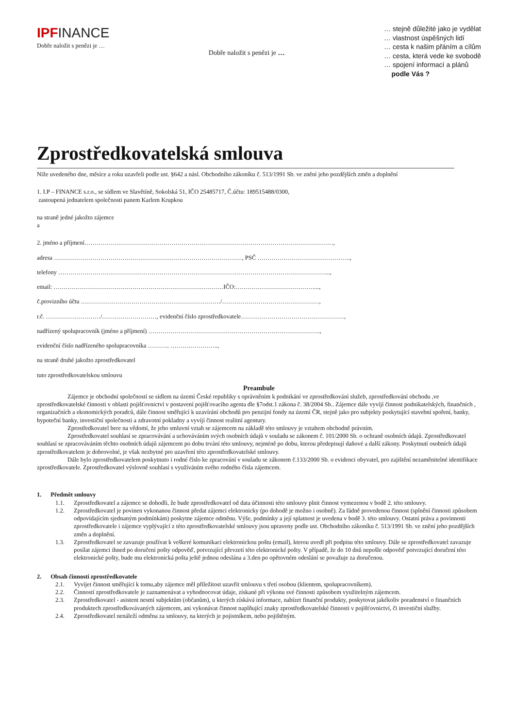IPFINANCE
Dobře naložit s penězi je …
Dobře naložit s penězi je …
… stejně důležité jako je vydělat
… vlastnost úspěšných lidí
… cesta k našim přáním a cílům
… cesta, která vede ke svobodě
… spojení informací a plánů
podle Vás ?
Zprostředkovatelská smlouva
Níže uvedeného dne, měsíce a roku uzavřeli podle ust. §642 a násl. Obchodního zákoníku č. 513/1991 Sb. ve znění jeho pozdějších změn a doplnění
1. I.P – FINANCE s.r.o., se sídlem ve Slavětíně, Sokolská 51, IČO 25485717, Č.účtu: 189515488/0300,
zastoupená jednatelem společnosti panem Karlem Krupkou
na straně jedné jakožto zájemce
a
2. jméno a příjmení……………………………………………………………………………………………………………,
adresa …………………………………………………………………………………, PSČ ……………………………………….,
telefony ……………………………………………………………………………………………………………………...,
email: …………………………………………………………………………IČO:…………………………………...,
č.provizního účtu ……………………………………………………………/…………………………………………,
r.č. ………………………/………………………, evidenční číslo zprostředkovatele……………………………………………,
nadřízený spolupracovník (jméno a příjmení) ………………………………………………………………………….,
evidenční číslo nadřízeného spolupracovníka ……….. ……….…………..,
na straně druhé jakožto zprostředkovatel
tuto zprostředkovatelskou smlouvu
Preambule
Zájemce je obchodní společností se sídlem na území České republiky s oprávněním k podnikání ve zprostředkování služeb, zprostředkování obchodu ,ve zprostředkovatelské činnosti v oblasti pojišťovnictví v postavení pojišťovacího agenta dle §7odst.1 zákona č. 38/2004 Sb.. Zájemce dále vyvíjí činnost podnikatelských, finančních , organizačních a ekonomických poradců, dále činnost směřující k uzavírání obchodů pro penzijní fondy na území ČR, stejně jako pro subjekty poskytující stavební spoření, banky, hypoteční banky, investiční společnosti a zdravotní pokladny a vyvíjí činnost realitní agentury.
Zprostředkovatel bere na vědomí, že jeho smluvní vztah se zájemcem na základě této smlouvy je vztahem obchodně právním.
Zprostředkovatel souhlasí se zpracovávání a uchováváním svých osobních údajů v souladu se zákonem č. 101/2000 Sb. o ochraně osobních údajů. Zprostředkovatel souhlasí se zpracováváním těchto osobních údajů zájemcem po dobu trvání této smlouvy, nejméně po dobu, kterou předepisují daňové a další zákony. Poskytnutí osobních údajů zprostředkovatelem je dobrovolné, je však nezbytné pro uzavření této zprostředkovatelské smlouvy.
Dále bylo zprostředkovatelem poskytnuto i rodné číslo ke zpracování v souladu se zákonem č.133/2000 Sb. o evidenci obyvatel, pro zajištění nezaměnitelné identifikace zprostředkovatele. Zprostředkovatel výslovně souhlasí s využíváním svého rodného čísla zájemcem.
1. Předmět smlouvy
1.1. Zprostředkovatel a zájemce se dohodli, že bude zprostředkovatel od data účinnosti této smlouvy plnit činnost vymezenou v bodě 2. této smlouvy.
1.2. Zprostředkovatel je povinen vykonanou činnost předat zájemci elektronicky (po dohodě je možno i osobně). Za řádně provedenou činnost (splnění činnosti způsobem odpovídajícím sjednaným podmínkám) poskytne zájemce odměnu. Výše, podmínky a její splatnost je uvedena v bodě 3. této smlouvy. Ostatní práva a povinnosti zprostředkovatele i zájemce vyplývající z této zprostředkovatelské smlouvy jsou upraveny podle ust. Obchodního zákoníku č. 513/1991 Sb. ve znění jeho pozdějších změn a doplnění.
1.3. Zprostředkovatel se zavazuje používat k veškeré komunikaci elektronickou poštu (email), kterou uvedl při podpisu této smlouvy. Dále se zprostředkovatel zavazuje posílat zájemci ihned po doručení pošty odpověď, potvrzující převzetí této elektronické pošty. V případě, že do 10 dnů nepošle odpověď potvrzující doručení této elektronické pošty, bude mu elektronická pošta ještě jednou odeslána a 3.den po opětovném odeslání se považuje za doručenou.
2. Obsah činnosti zprostředkovatele
2.1. Vyvíjet činnost směřující k tomu,aby zájemce měl příležitost uzavřít smlouvu s třetí osobou (klientem, spolupracovníkem).
2.2. Činností zprostředkovatele je zaznamenávat a vyhodnocovat údaje, získané při výkonu své činnosti způsobem využitelným zájemcem.
2.3. Zprostředkovatel - asistent nesmí subjektům (občanům), u kterých získává informace, nabízet finanční produkty, poskytovat jakékoliv poradenství o finančních produktech zprostředkovávaných zájemcem, ani vykonávat činnost naplňující znaky zprostředkovatelské činnosti v pojišťovnictví, či investiční služby.
2.4. Zprostředkovatel nenáleží odměna za smlouvy, na kterých je pojistníkem, nebo pojištěným.